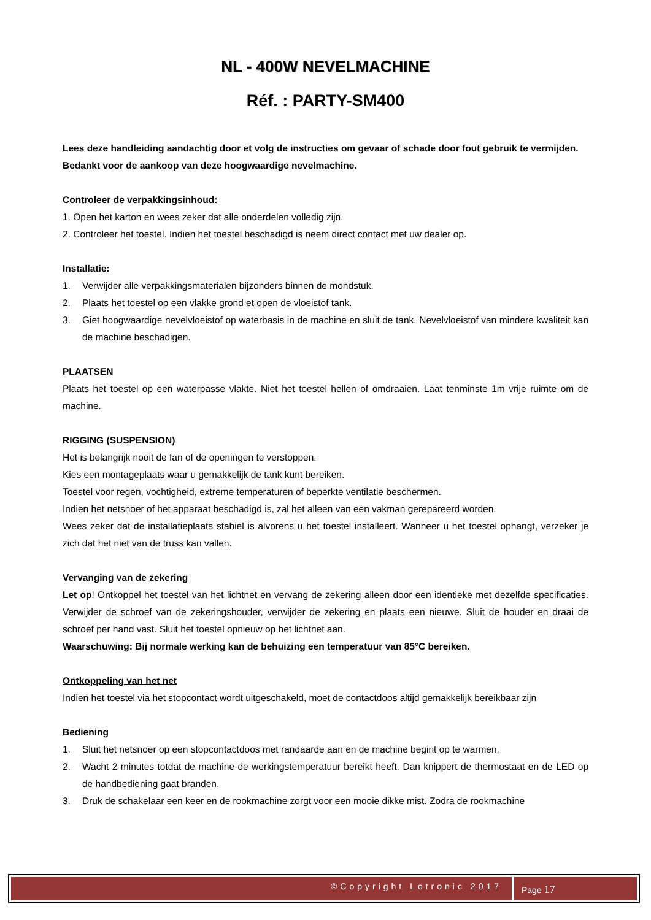NL - 400W NEVELMACHINE
Réf. : PARTY-SM400
Lees deze handleiding aandachtig door et volg de instructies om gevaar of schade door fout gebruik te vermijden.
Bedankt voor de aankoop van deze hoogwaardige nevelmachine.
Controleer de verpakkingsinhoud:
1. Open het karton en wees zeker dat alle onderdelen volledig zijn.
2. Controleer het toestel. Indien het toestel beschadigd is neem direct contact met uw dealer op.
Installatie:
1. Verwijder alle verpakkingsmaterialen bijzonders binnen de mondstuk.
2. Plaats het toestel op een vlakke grond et open de vloeistof tank.
3. Giet hoogwaardige nevelvloeistof op waterbasis in de machine en sluit de tank. Nevelvloeistof van mindere kwaliteit kan de machine beschadigen.
PLAATSEN
Plaats het toestel op een waterpasse vlakte. Niet het toestel hellen of omdraaien. Laat tenminste 1m vrije ruimte om de machine.
RIGGING (SUSPENSION)
Het is belangrijk nooit de fan of de openingen te verstoppen.
Kies een montageplaats waar u gemakkelijk de tank kunt bereiken.
Toestel voor regen, vochtigheid, extreme temperaturen of beperkte ventilatie beschermen.
Indien het netsnoer of het apparaat beschadigd is, zal het alleen van een vakman gerepareerd worden.
Wees zeker dat de installatieplaats stabiel is alvorens u het toestel installeert. Wanneer u het toestel ophangt, verzeker je zich dat het niet van de truss kan vallen.
Vervanging van de zekering
Let op! Ontkoppel het toestel van het lichtnet en vervang de zekering alleen door een identieke met dezelfde specificaties. Verwijder de schroef van de zekeringshouder, verwijder de zekering en plaats een nieuwe. Sluit de houder en draai de schroef per hand vast. Sluit het toestel opnieuw op het lichtnet aan.
Waarschuwing: Bij normale werking kan de behuizing een temperatuur van 85°C bereiken.
Ontkoppeling van het net
Indien het toestel via het stopcontact wordt uitgeschakeld, moet de contactdoos altijd gemakkelijk bereikbaar zijn
Bediening
1. Sluit het netsnoer op een stopcontactdoos met randaarde aan en de machine begint op te warmen.
2. Wacht 2 minutes totdat de machine de werkingstemperatuur bereikt heeft. Dan knippert de thermostaat en de LED op de handbediening gaat branden.
3. Druk de schakelaar een keer en de rookmachine zorgt voor een mooie dikke mist. Zodra de rookmachine
©Copyright Lotronic 2017
Page 17